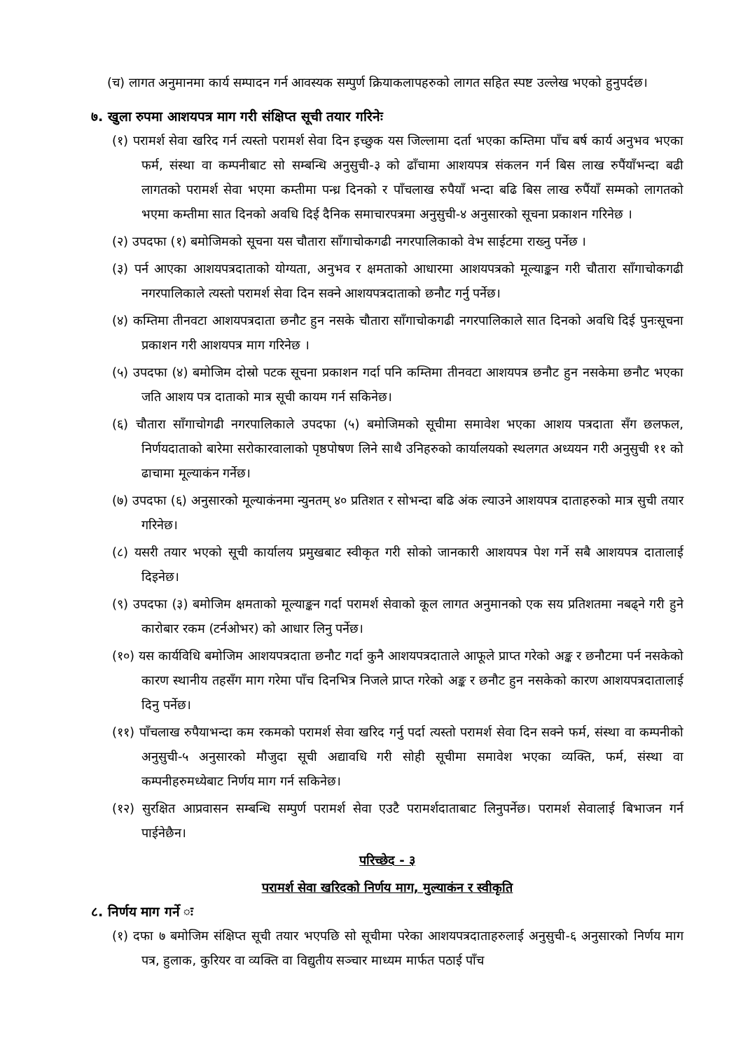(च) लागत अनुमानमा कार्य सम्पादन गर्न आवस्यक सम्पुर्ण क्रियाकलापहरुको लागत सहित स्पष्ट उल्लेख भएको हुनुपर्दछ।
७. खुला रुपमा आशयपत्र माग गरी संक्षिप्त सूची तयार गरिनेः
(१) परामर्श सेवा खरिद गर्न त्यस्तो परामर्श सेवा दिन इच्छुक यस जिल्लामा दर्ता भएका कम्तिमा पाँच बर्ष कार्य अनुभव भएका फर्म, संस्था वा कम्पनीबाट सो सम्बन्धि अनुसुची-३ को ढाँचामा आशयपत्र संकलन गर्न बिस लाख रुपैंयाँभन्दा बढी लागतको परामर्श सेवा भएमा कम्तीमा पन्ध्र दिनको र पाँचलाख रुपैयाँ भन्दा बढि बिस लाख रुपैंयाँ सम्मको लागतको भएमा कम्तीमा सात दिनको अवधि दिई दैनिक समाचारपत्रमा अनुसुची-४ अनुसारको सूचना प्रकाशन गरिनेछ ।
(२) उपदफा (१) बमोजिमको सूचना यस चौतारा साँगाचोकगढी नगरपालिकाको वेभ साईटमा राख्नु पर्नेछ ।
(३) पर्न आएका आशयपत्रदाताको योग्यता, अनुभव र क्षमताको आधारमा आशयपत्रको मूल्याङ्कन गरी चौतारा साँगाचोकगढी नगरपालिकाले त्यस्तो परामर्श सेवा दिन सक्ने आशयपत्रदाताको छनौट गर्नु पर्नेछ।
(४) कम्तिमा तीनवटा आशयपत्रदाता छनौट हुन नसके चौतारा साँगाचोकगढी नगरपालिकाले सात दिनको अवधि दिई पुनःसूचना प्रकाशन गरी आशयपत्र माग गरिनेछ ।
(५) उपदफा (४) बमोजिम दोस्रो पटक सूचना प्रकाशन गर्दा पनि कम्तिमा तीनवटा आशयपत्र छनौट हुन नसकेमा छनौट भएका जति आशय पत्र दाताको मात्र सूची कायम गर्न सकिनेछ।
(६) चौतारा साँगाचोगढी नगरपालिकाले उपदफा (५) बमोजिमको सूचीमा समावेश भएका आशय पत्रदाता सँग छलफल, निर्णयदाताको बारेमा सरोकारवालाको पृष्ठपोषण लिने साथै उनिहरुको कार्यालयको स्थलगत अध्ययन गरी अनुसुची ११ को ढाचामा मूल्याकंन गर्नेछ।
(७) उपदफा (६) अनुसारको मूल्याकंनमा न्युनतम् ४० प्रतिशत र सोभन्दा बढि अंक ल्याउने आशयपत्र दाताहरुको मात्र सुची तयार गरिनेछ।
(८) यसरी तयार भएको सूची कार्यालय प्रमुखबाट स्वीकृत गरी सोको जानकारी आशयपत्र पेश गर्ने सबै आशयपत्र दातालाई दिइनेछ।
(९) उपदफा (३) बमोजिम क्षमताको मूल्याङ्कन गर्दा परामर्श सेवाको कूल लागत अनुमानको एक सय प्रतिशतमा नबढ्ने गरी हुने कारोबार रकम (टर्नओभर) को आधार लिनु पर्नेछ।
(१०) यस कार्यविधि बमोजिम आशयपत्रदाता छनौट गर्दा कुनै आशयपत्रदाताले आफूले प्राप्त गरेको अङ्क र छनौटमा पर्न नसकेको कारण स्थानीय तहसँग माग गरेमा पाँच दिनभित्र निजले प्राप्त गरेको अङ्क र छनौट हुन नसकेको कारण आशयपत्रदातालाई दिनु पर्नेछ।
(११) पाँचलाख रुपैयाभन्दा कम रकमको परामर्श सेवा खरिद गर्नु पर्दा त्यस्तो परामर्श सेवा दिन सक्ने फर्म, संस्था वा कम्पनीको अनुसुची-५ अनुसारको मौजुदा सूची अद्यावधि गरी सोही सूचीमा समावेश भएका व्यक्ति, फर्म, संस्था वा कम्पनीहरुमध्येबाट निर्णय माग गर्न सकिनेछ।
(१२) सुरक्षित आप्रवासन सम्बन्धि सम्पुर्ण परामर्श सेवा एउटै परामर्शदाताबाट लिनुपर्नेछ। परामर्श सेवालाई बिभाजन गर्न पाईनेछैन।
परिच्छेद - ३
परामर्श सेवा खरिदको निर्णय माग, मुल्याकंन र स्वीकृति
८. निर्णय माग गर्ने ः
(१) दफा ७ बमोजिम संक्षिप्त सूची तयार भएपछि सो सूचीमा परेका आशयपत्रदाताहरुलाई अनुसुची-६ अनुसारको निर्णय माग पत्र, हुलाक, कुरियर वा व्यक्ति वा विद्युतीय सञ्चार माध्यम मार्फत पठाई पाँच